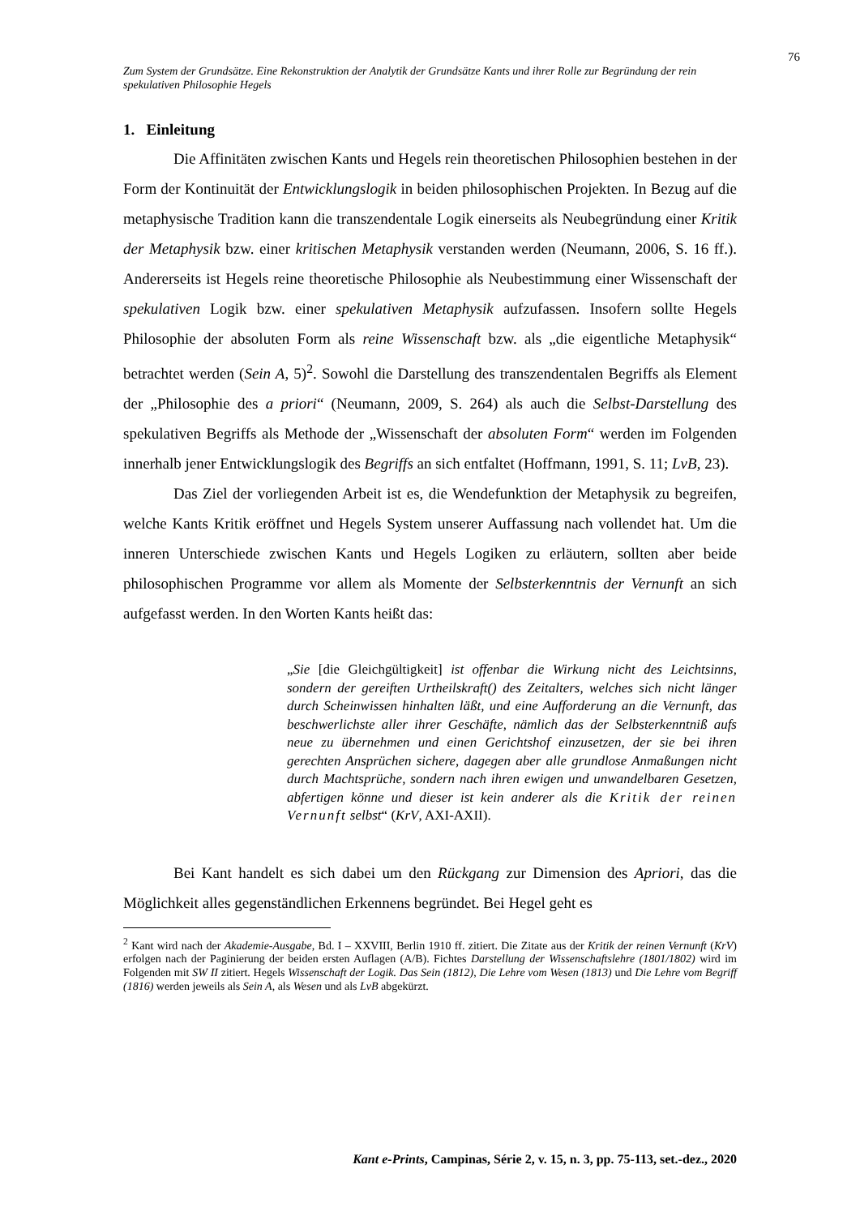76
Zum System der Grundsätze. Eine Rekonstruktion der Analytik der Grundsätze Kants und ihrer Rolle zur Begründung der rein spekulativen Philosophie Hegels
1. Einleitung
Die Affinitäten zwischen Kants und Hegels rein theoretischen Philosophien bestehen in der Form der Kontinuität der Entwicklungslogik in beiden philosophischen Projekten. In Bezug auf die metaphysische Tradition kann die transzendentale Logik einerseits als Neubegründung einer Kritik der Metaphysik bzw. einer kritischen Metaphysik verstanden werden (Neumann, 2006, S. 16 ff.). Andererseits ist Hegels reine theoretische Philosophie als Neubestimmung einer Wissenschaft der spekulativen Logik bzw. einer spekulativen Metaphysik aufzufassen. Insofern sollte Hegels Philosophie der absoluten Form als reine Wissenschaft bzw. als „die eigentliche Metaphysik“ betrachtet werden (Sein A, 5)<sup>2</sup>. Sowohl die Darstellung des transzendentalen Begriffs als Element der „Philosophie des a priori“ (Neumann, 2009, S. 264) als auch die Selbst-Darstellung des spekulativen Begriffs als Methode der „Wissenschaft der absoluten Form“ werden im Folgenden innerhalb jener Entwicklungslogik des Begriffs an sich entfaltet (Hoffmann, 1991, S. 11; LvB, 23).
Das Ziel der vorliegenden Arbeit ist es, die Wendefunktion der Metaphysik zu begreifen, welche Kants Kritik eröffnet und Hegels System unserer Auffassung nach vollendet hat. Um die inneren Unterschiede zwischen Kants und Hegels Logiken zu erläutern, sollten aber beide philosophischen Programme vor allem als Momente der Selbsterkenntnis der Vernunft an sich aufgefasst werden. In den Worten Kants heißt das:
„Sie [die Gleichgültigkeit] ist offenbar die Wirkung nicht des Leichtsinns, sondern der gereiften Urtheilskraft() des Zeitalters, welches sich nicht länger durch Scheinwissen hinhalten läßt, und eine Aufforderung an die Vernunft, das beschwerlichste aller ihrer Geschäfte, nämlich das der Selbsterkenntniß aufs neue zu übernehmen und einen Gerichtshof einzusetzen, der sie bei ihren gerechten Ansprüchen sichere, dagegen aber alle grundlose Anmaßungen nicht durch Machtsprüche, sondern nach ihren ewigen und unwandelbaren Gesetzen, abfertigen könne und dieser ist kein anderer als die Kritik der reinen Vernunft selbst“ (KrV, AXI-AXII).
Bei Kant handelt es sich dabei um den Rückgang zur Dimension des Apriori, das die Möglichkeit alles gegenständlichen Erkennens begründet. Bei Hegel geht es
<sup>2</sup> Kant wird nach der Akademie-Ausgabe, Bd. I – XXVIII, Berlin 1910 ff. zitiert. Die Zitate aus der Kritik der reinen Vernunft (KrV) erfolgen nach der Paginierung der beiden ersten Auflagen (A/B). Fichtes Darstellung der Wissenschaftslehre (1801/1802) wird im Folgenden mit SW II zitiert. Hegels Wissenschaft der Logik. Das Sein (1812), Die Lehre vom Wesen (1813) und Die Lehre vom Begriff (1816) werden jeweils als Sein A, als Wesen und als LvB abgekürzt.
Kant e-Prints, Campinas, Série 2, v. 15, n. 3, pp. 75-113, set.-dez., 2020